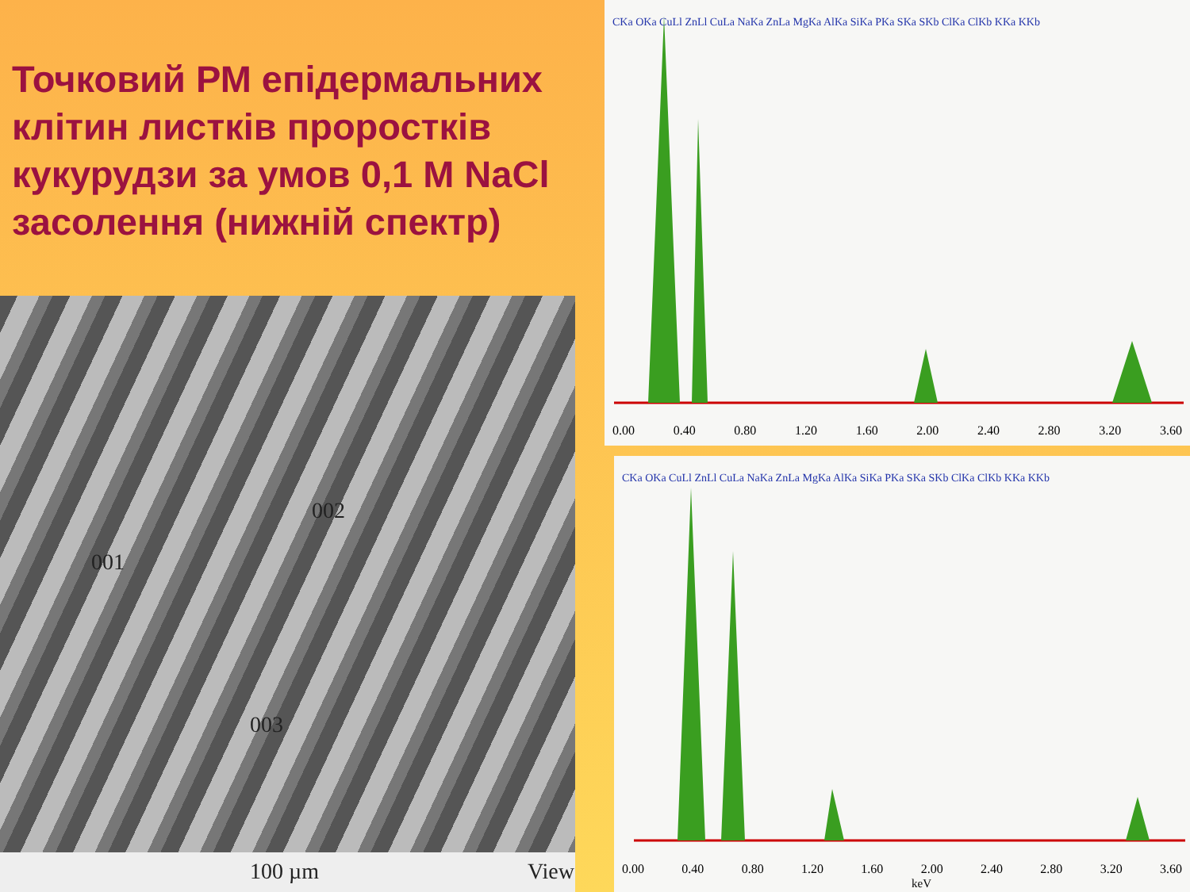Точковий РМ епідермальних клітин листків проростків кукурудзи за умов 0,1 М NaCl засолення (нижній спектр)
001
002
003
100 µm View
CKa OKa CuLl ZnLl CuLa NaKa ZnLa MgKa AlKa SiKa PKa SKa SKb ClKa ClKb KKa KKb
0.00 0.40 0.80 1.20 1.60 2.00 2.40 2.80 3.20 3.60
CKa OKa CuLl ZnLl CuLa NaKa ZnLa MgKa AlKa SiKa PKa SKa SKb ClKa ClKb KKa KKb
0.00 0.40 0.80 1.20 1.60 2.00 2.40 2.80 3.20 3.60
keV